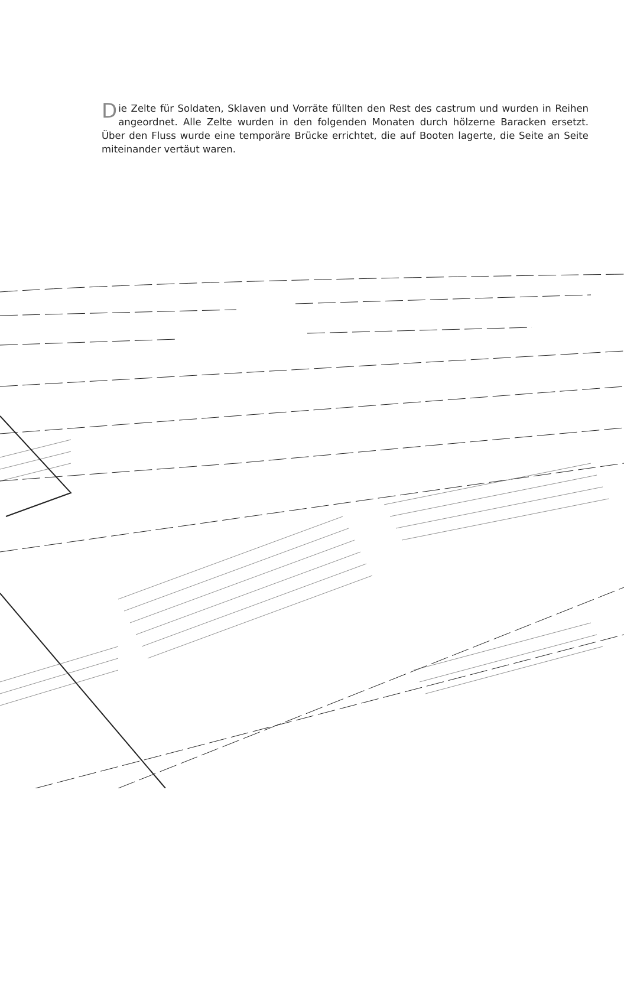Die Zelte für Soldaten, Sklaven und Vorräte füllten den Rest des castrum und wurden in Reihen angeordnet. Alle Zelte wurden in den folgenden Monaten durch hölzerne Baracken ersetzt. Über den Fluss wurde eine temporäre Brücke errichtet, die auf Booten lagerte, die Seite an Seite miteinander vertäut waren.